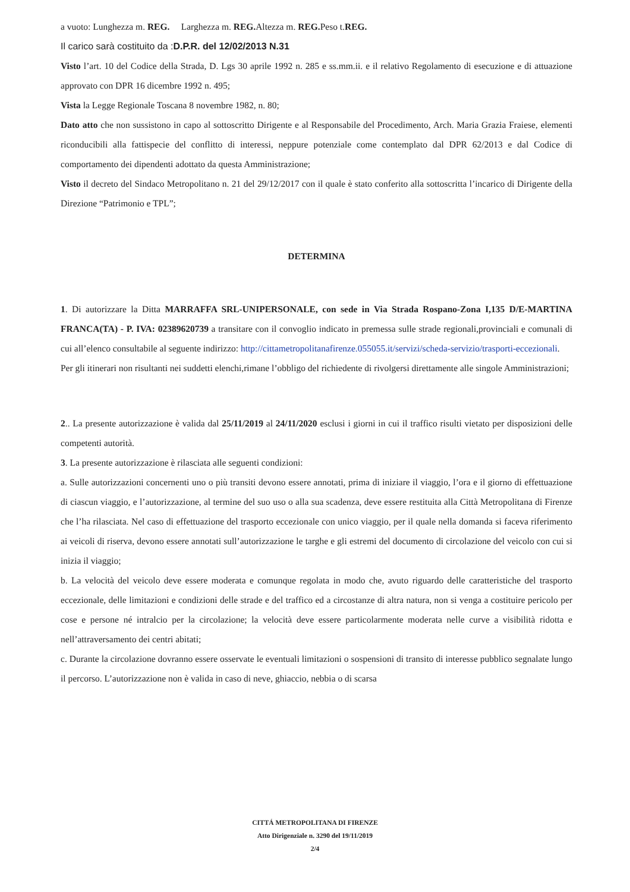a vuoto: Lunghezza m. REG. Larghezza m. REG. Altezza m. REG. Peso t.REG.
Il carico sarà costituito da :D.P.R. del 12/02/2013 N.31
Visto l’art. 10 del Codice della Strada, D. Lgs 30 aprile 1992 n. 285 e ss.mm.ii. e il relativo Regolamento di esecuzione e di attuazione approvato con DPR 16 dicembre 1992 n. 495;
Vista la Legge Regionale Toscana 8 novembre 1982, n. 80;
Dato atto che non sussistono in capo al sottoscritto Dirigente e al Responsabile del Procedimento, Arch. Maria Grazia Fraiese, elementi riconducibili alla fattispecie del conflitto di interessi, neppure potenziale come contemplato dal DPR 62/2013 e dal Codice di comportamento dei dipendenti adottato da questa Amministrazione;
Visto il decreto del Sindaco Metropolitano n. 21 del 29/12/2017 con il quale è stato conferito alla sottoscritta l’incarico di Dirigente della Direzione “Patrimonio e TPL”;
DETERMINA
1. Di autorizzare la Ditta MARRAFFA SRL-UNIPERSONALE, con sede in Via Strada Rospano-Zona I,135 D/E-MARTINA FRANCA(TA) - P. IVA: 02389620739 a transitare con il convoglio indicato in premessa sulle strade regionali,provinciali e comunali di cui all’elenco consultabile al seguente indirizzo: http://cittametropolitanafirenze.055055.it/servizi/scheda-servizio/trasporti-eccezionali.
Per gli itinerari non risultanti nei suddetti elenchi,rimane l’obbligo del richiedente di rivolgersi direttamente alle singole Amministrazioni;
2.. La presente autorizzazione è valida dal 25/11/2019 al 24/11/2020 esclusi i giorni in cui il traffico risulti vietato per disposizioni delle competenti autorità.
3. La presente autorizzazione è rilasciata alle seguenti condizioni:
a. Sulle autorizzazioni concernenti uno o più transiti devono essere annotati, prima di iniziare il viaggio, l’ora e il giorno di effettuazione di ciascun viaggio, e l’autorizzazione, al termine del suo uso o alla sua scadenza, deve essere restituita alla Città Metropolitana di Firenze che l’ha rilasciata. Nel caso di effettuazione del trasporto eccezionale con unico viaggio, per il quale nella domanda si faceva riferimento ai veicoli di riserva, devono essere annotati sull’autorizzazione le targhe e gli estremi del documento di circolazione del veicolo con cui si inizia il viaggio;
b. La velocità del veicolo deve essere moderata e comunque regolata in modo che, avuto riguardo delle caratteristiche del trasporto eccezionale, delle limitazioni e condizioni delle strade e del traffico ed a circostanze di altra natura, non si venga a costituire pericolo per cose e persone né intralcio per la circolazione; la velocità deve essere particolarmente moderata nelle curve a visibilità ridotta e nell’attraversamento dei centri abitati;
c. Durante la circolazione dovranno essere osservate le eventuali limitazioni o sospensioni di transito di interesse pubblico segnalate lungo il percorso. L’autorizzazione non è valida in caso di neve, ghiaccio, nebbia o di scarsa
CITTÁ METROPOLITANA DI FIRENZE
Atto Dirigenziale n. 3290 del 19/11/2019
2/4